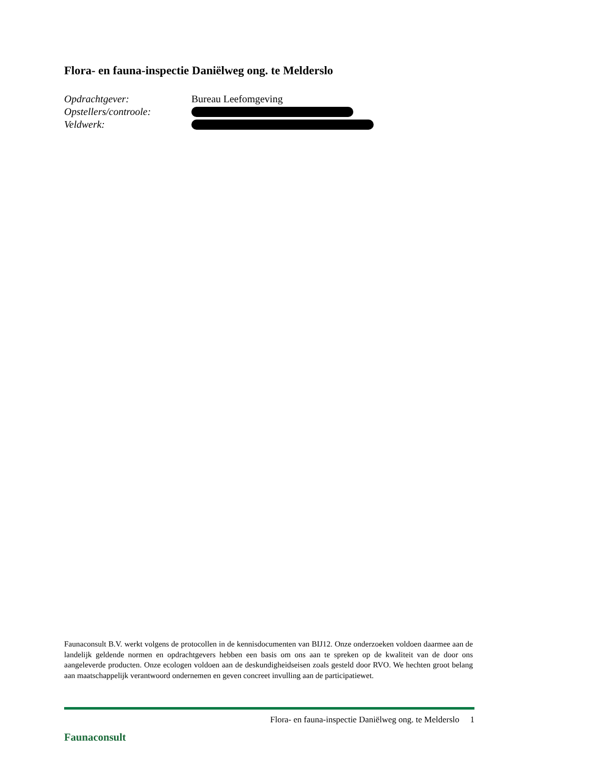Flora- en fauna-inspectie Daniëlweg ong. te Melderslo
Opdrachtgever: Bureau Leefomgeving
Opstellers/controole:
Veldwerk:
Faunaconsult B.V. werkt volgens de protocollen in de kennisdocumenten van BIJ12. Onze onderzoeken voldoen daarmee aan de landelijk geldende normen en opdrachtgevers hebben een basis om ons aan te spreken op de kwaliteit van de door ons aangeleverde producten. Onze ecologen voldoen aan de deskundigheidseisen zoals gesteld door RVO. We hechten groot belang aan maatschappelijk verantwoord ondernemen en geven concreet invulling aan de participatiewet.
Faunaconsult
Flora- en fauna-inspectie Daniëlweg ong. te Melderslo 1